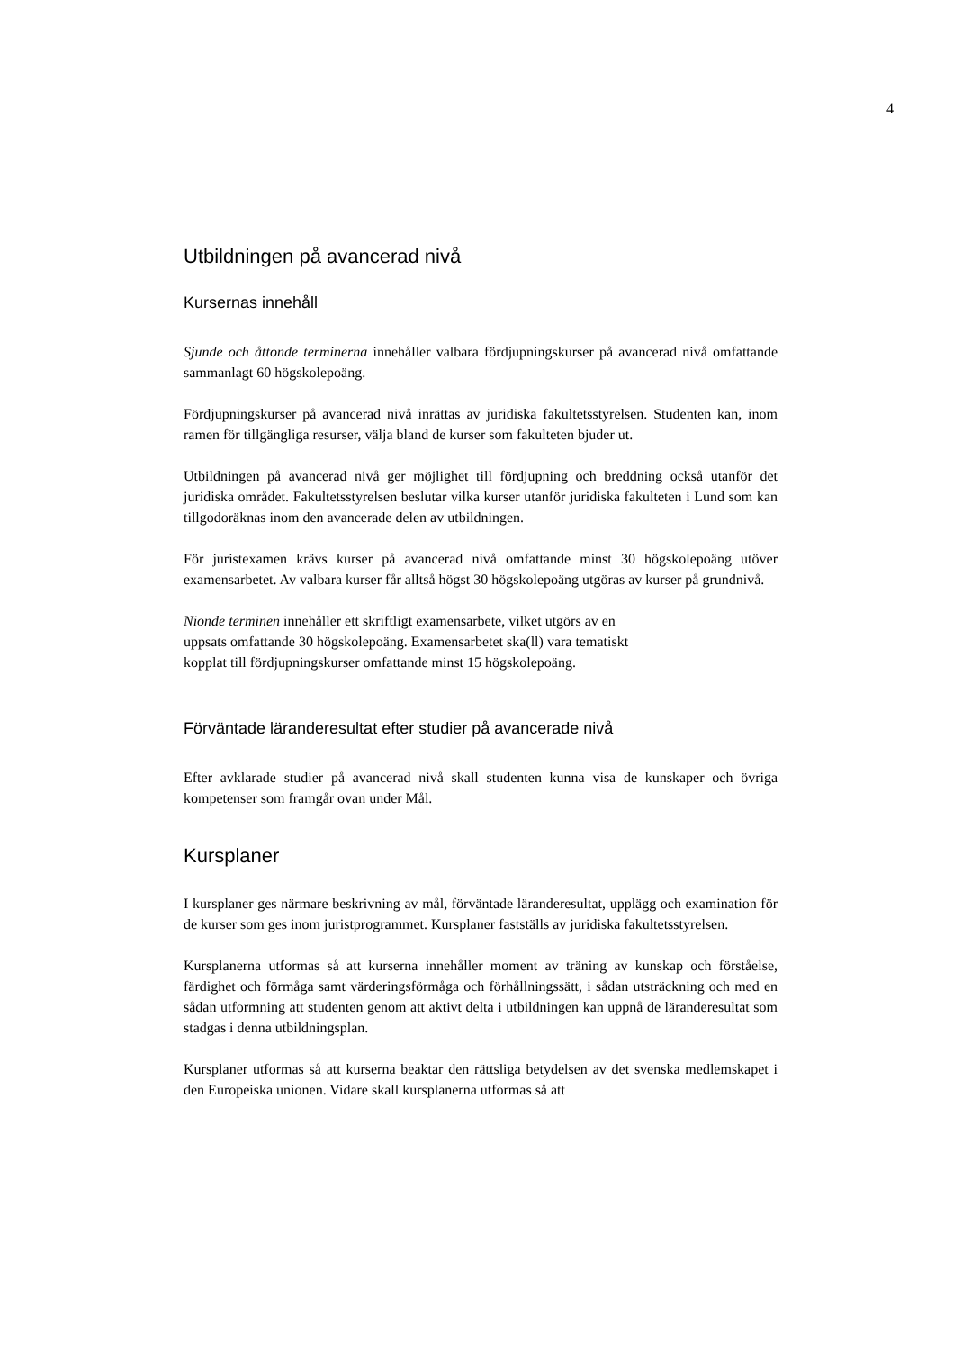4
Utbildningen på avancerad nivå
Kursernas innehåll
Sjunde och åttonde terminerna innehåller valbara fördjupningskurser på avancerad nivå omfattande sammanlagt 60 högskolepoäng.
Fördjupningskurser på avancerad nivå inrättas av juridiska fakultetsstyrelsen. Studenten kan, inom ramen för tillgängliga resurser, välja bland de kurser som fakulteten bjuder ut.
Utbildningen på avancerad nivå ger möjlighet till fördjupning och breddning också utanför det juridiska området. Fakultetsstyrelsen beslutar vilka kurser utanför juridiska fakulteten i Lund som kan tillgodoräknas inom den avancerade delen av utbildningen.
För juristexamen krävs kurser på avancerad nivå omfattande minst 30 högskolepoäng utöver examensarbetet. Av valbara kurser får alltså högst 30 högskolepoäng utgöras av kurser på grundnivå.
Nionde terminen innehåller ett skriftligt examensarbete, vilket utgörs av en
uppsats omfattande 30 högskolepoäng. Examensarbetet ska(ll) vara tematiskt
kopplat till fördjupningskurser omfattande minst 15 högskolepoäng.
Förväntade läranderesultat efter studier på avancerade nivå
Efter avklarade studier på avancerad nivå skall studenten kunna visa de kunskaper och övriga kompetenser som framgår ovan under Mål.
Kursplaner
I kursplaner ges närmare beskrivning av mål, förväntade läranderesultat, upplägg och examination för de kurser som ges inom juristprogrammet. Kursplaner fastställs av juridiska fakultetsstyrelsen.
Kursplanerna utformas så att kurserna innehåller moment av träning av kunskap och förståelse, färdighet och förmåga samt värderingsförmåga och förhållningssätt, i sådan utsträckning och med en sådan utformning att studenten genom att aktivt delta i utbildningen kan uppnå de läranderesultat som stadgas i denna utbildningsplan.
Kursplaner utformas så att kurserna beaktar den rättsliga betydelsen av det svenska medlemskapet i den Europeiska unionen. Vidare skall kursplanerna utformas så att